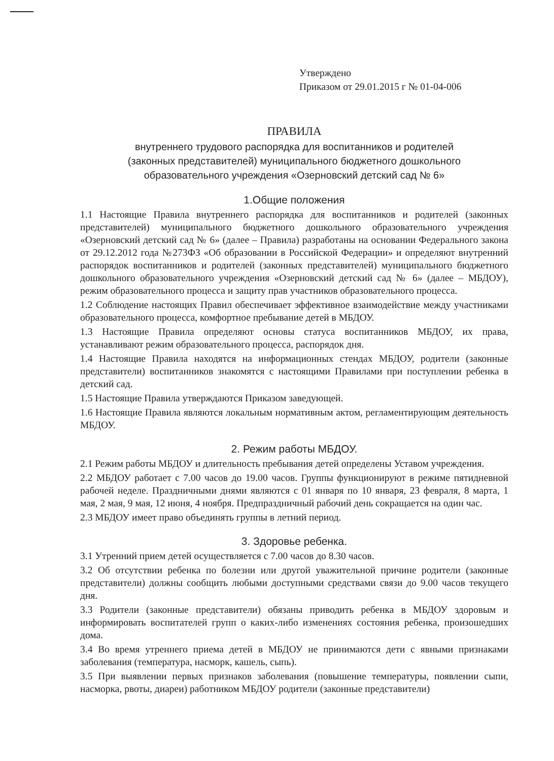Утверждено
Приказом от 29.01.2015 г № 01-04-006
ПРАВИЛА
внутреннего трудового распорядка для воспитанников и родителей
(законных представителей) муниципального бюджетного дошкольного
образовательного учреждения «Озерновский детский сад № 6»
1.Общие положения
1.1 Настоящие Правила внутреннего распорядка для воспитанников и родителей (законных представителей) муниципального бюджетного дошкольного образовательного учреждения «Озерновский детский сад № 6» (далее – Правила) разработаны на основании Федерального закона от 29.12.2012 года №273ФЗ «Об образовании в Российской Федерации» и определяют внутренний распорядок воспитанников и родителей (законных представителей) муниципального бюджетного дошкольного образовательного учреждения «Озерновский детский сад № 6» (далее – МБДОУ), режим образовательного процесса и защиту прав участников образовательного процесса.
1.2 Соблюдение настоящих Правил обеспечивает эффективное взаимодействие между участниками образовательного процесса, комфортное пребывание детей в МБДОУ.
1.3 Настоящие Правила определяют основы статуса воспитанников МБДОУ, их права, устанавливают режим образовательного процесса, распорядок дня.
1.4 Настоящие Правила находятся на информационных стендах МБДОУ, родители (законные представители) воспитанников знакомятся с настоящими Правилами при поступлении ребенка в детский сад.
1.5 Настоящие Правила утверждаются Приказом заведующей.
1.6 Настоящие Правила являются локальным нормативным актом, регламентирующим деятельность МБДОУ.
2. Режим работы МБДОУ.
2.1 Режим работы МБДОУ и длительность пребывания детей определены Уставом учреждения.
2.2 МБДОУ работает с 7.00 часов до 19.00 часов. Группы функционируют в режиме пятидневной рабочей неделе. Праздничными днями являются с 01 января по 10 января, 23 февраля, 8 марта, 1 мая, 2 мая, 9 мая, 12 июня, 4 ноября. Предпраздничный рабочий день сокращается на один час.
2.3 МБДОУ имеет право объединять группы в летний период.
3. Здоровье ребенка.
3.1 Утренний прием детей осуществляется с 7.00 часов до 8.30 часов.
3.2 Об отсутствии ребенка по болезни или другой уважительной причине родители (законные представители) должны сообщить любыми доступными средствами связи до 9.00 часов текущего дня.
3.3 Родители (законные представители) обязаны приводить ребенка в МБДОУ здоровым и информировать воспитателей групп о каких-либо изменениях состояния ребенка, произошедших дома.
3.4 Во время утреннего приема детей в МБДОУ не принимаются дети с явными признаками заболевания (температура, насморк, кашель, сыпь).
3.5 При выявлении первых признаков заболевания (повышение температуры, появлении сыпи, насморка, рвоты, диареи) работником МБДОУ родители (законные представители)